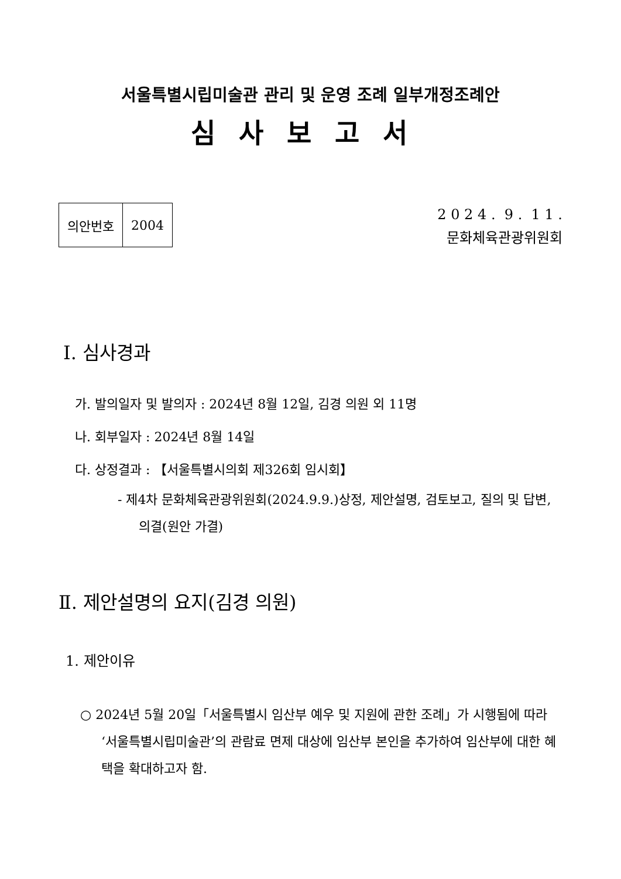서울특별시립미술관 관리 및 운영 조례 일부개정조례안
심사보고서
| 의안번호 | 2004 |
2 0 2 4 . 9 . 1 1 .
문화체육관광위원회
Ⅰ. 심사경과
가. 발의일자 및 발의자 : 2024년 8월 12일, 김경 의원 외 11명
나. 회부일자 : 2024년 8월 14일
다. 상정결과 : 【서울특별시의회 제326회 임시회】
- 제4차 문화체육관광위원회(2024.9.9.)상정, 제안설명, 검토보고, 질의 및 답변, 의결(원안 가결)
Ⅱ. 제안설명의 요지(김경 의원)
1. 제안이유
○ 2024년 5월 20일「서울특별시 임산부 예우 및 지원에 관한 조례」가 시행됨에 따라 ‘서울특별시립미술관’의 관람료 면제 대상에 임산부 본인을 추가하여 임산부에 대한 혜택을 확대하고자 함.